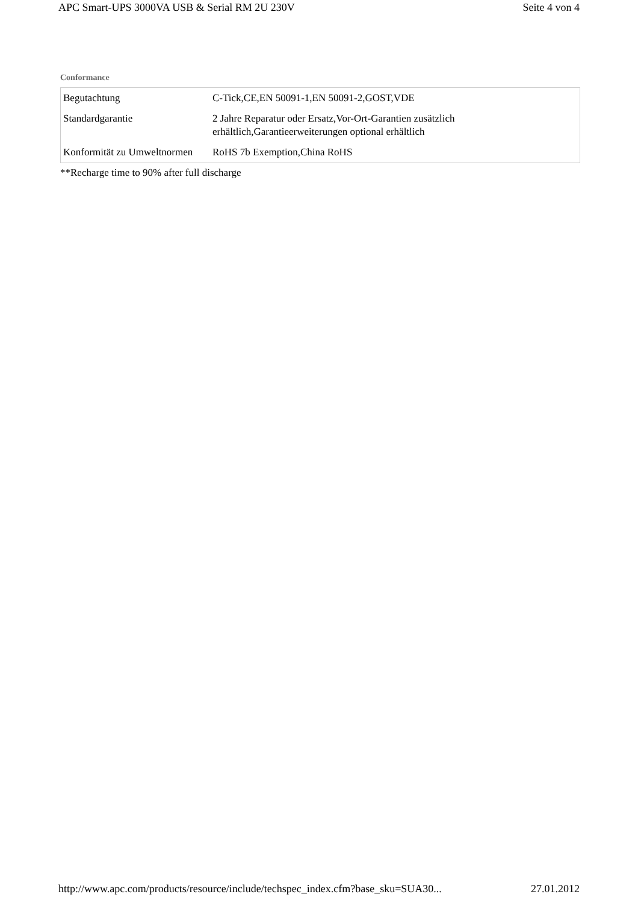APC Smart-UPS 3000VA USB & Serial RM 2U 230V Seite 4 von 4
Conformance
| Begutachtung | C-Tick,CE,EN 50091-1,EN 50091-2,GOST,VDE |
| Standardgarantie | 2 Jahre Reparatur oder Ersatz,Vor-Ort-Garantien zusätzlich erhältlich,Garantieerweiterungen optional erhältlich |
| Konformität zu Umweltnormen | RoHS 7b Exemption,China RoHS |
**Recharge time to 90% after full discharge
http://www.apc.com/products/resource/include/techspec_index.cfm?base_sku=SUA30... 27.01.2012